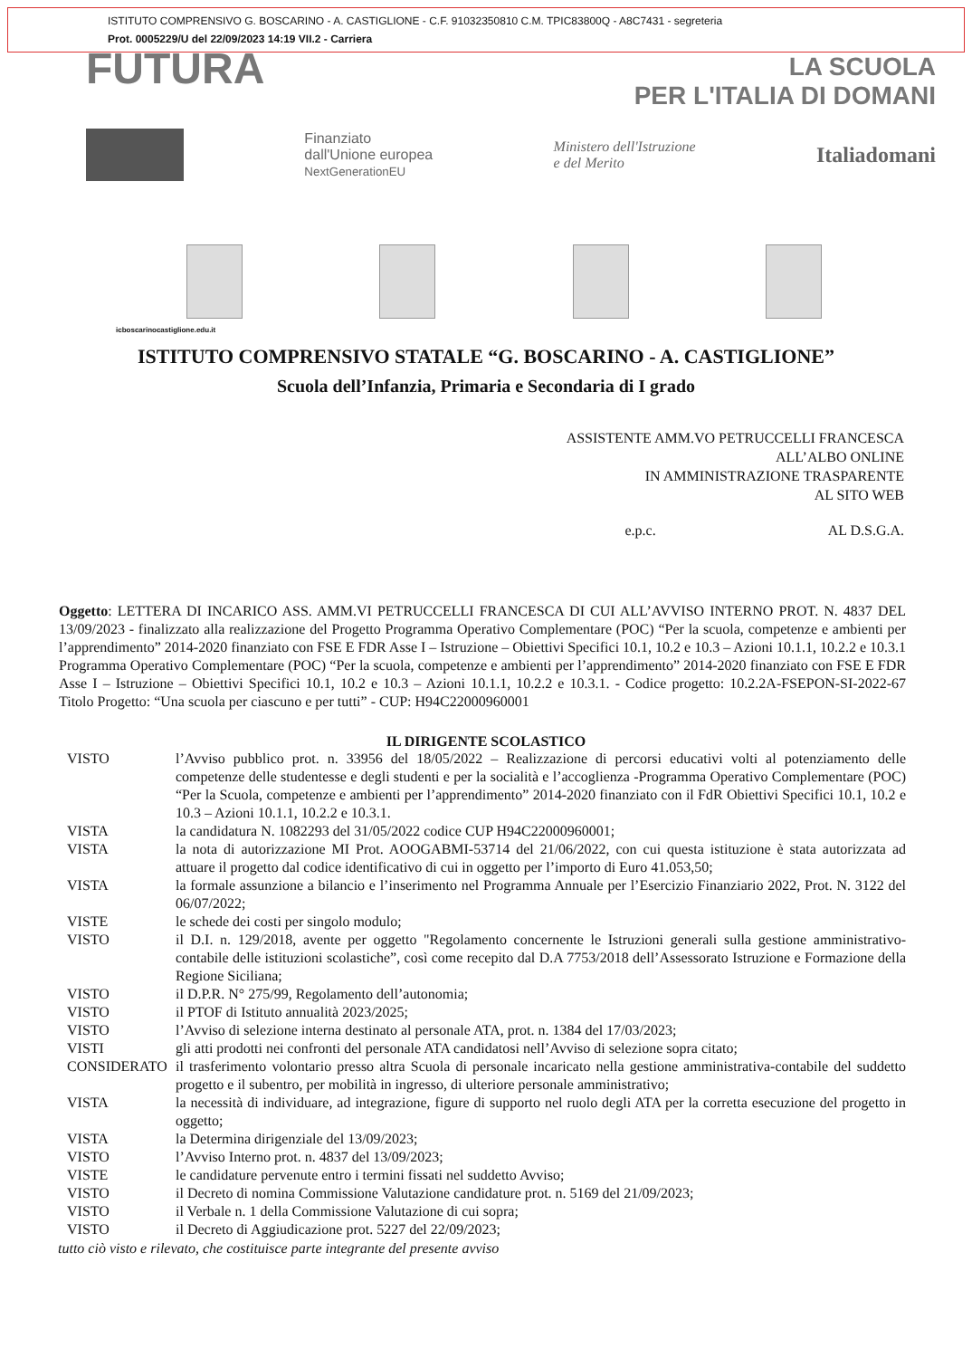ISTITUTO COMPRENSIVO G. BOSCARINO - A. CASTIGLIONE - C.F. 91032350810 C.M. TPIC83800Q - A8C7431 - segreteria
Prot. 0005229/U del 22/09/2023 14:19 VII.2 - Carriera
FUTURA
LA SCUOLA
PER L'ITALIA DI DOMANI
Finanziato
dall'Unione europea
NextGenerationEU
Ministero dell'Istruzione
e del Merito
Italiadomani
icboscarinocastiglione.edu.it
ISTITUTO COMPRENSIVO STATALE “G. BOSCARINO - A. CASTIGLIONE”
Scuola dell’Infanzia, Primaria e Secondaria di I grado
ASSISTENTE AMM.VO PETRUCCELLI FRANCESCA
ALL’ALBO ONLINE
IN AMMINISTRAZIONE TRASPARENTE
AL SITO WEB
e.p.c. AL D.S.G.A.
Oggetto: LETTERA DI INCARICO ASS. AMM.VI PETRUCCELLI FRANCESCA DI CUI ALL’AVVISO INTERNO PROT. N. 4837 DEL 13/09/2023 - finalizzato alla realizzazione del Progetto Programma Operativo Complementare (POC) “Per la scuola, competenze e ambienti per l’apprendimento” 2014-2020 finanziato con FSE E FDR Asse I – Istruzione – Obiettivi Specifici 10.1, 10.2 e 10.3 – Azioni 10.1.1, 10.2.2 e 10.3.1 Programma Operativo Complementare (POC) “Per la scuola, competenze e ambienti per l’apprendimento” 2014-2020 finanziato con FSE E FDR Asse I – Istruzione – Obiettivi Specifici 10.1, 10.2 e 10.3 – Azioni 10.1.1, 10.2.2 e 10.3.1. - Codice progetto: 10.2.2A-FSEPON-SI-2022-67 Titolo Progetto: “Una scuola per ciascuno e per tutti” - CUP: H94C22000960001
IL DIRIGENTE SCOLASTICO
VISTO l’Avviso pubblico prot. n. 33956 del 18/05/2022 – Realizzazione di percorsi educativi volti al potenziamento delle competenze delle studentesse e degli studenti e per la socialità e l’accoglienza -Programma Operativo Complementare (POC) “Per la Scuola, competenze e ambienti per l’apprendimento” 2014-2020 finanziato con il FdR Obiettivi Specifici 10.1, 10.2 e 10.3 – Azioni 10.1.1, 10.2.2 e 10.3.1.
VISTA la candidatura N. 1082293 del 31/05/2022 codice CUP H94C22000960001;
VISTA la nota di autorizzazione MI Prot. AOOGABMI-53714 del 21/06/2022, con cui questa istituzione è stata autorizzata ad attuare il progetto dal codice identificativo di cui in oggetto per l’importo di Euro 41.053,50;
VISTA la formale assunzione a bilancio e l’inserimento nel Programma Annuale per l’Esercizio Finanziario 2022, Prot. N. 3122 del 06/07/2022;
VISTE le schede dei costi per singolo modulo;
VISTO il D.I. n. 129/2018, avente per oggetto "Regolamento concernente le Istruzioni generali sulla gestione amministrativo-contabile delle istituzioni scolastiche”, così come recepito dal D.A 7753/2018 dell’Assessorato Istruzione e Formazione della Regione Siciliana;
VISTO il D.P.R. N° 275/99, Regolamento dell’autonomia;
VISTO il PTOF di Istituto annualità 2023/2025;
VISTO l’Avviso di selezione interna destinato al personale ATA, prot. n. 1384 del 17/03/2023;
VISTI gli atti prodotti nei confronti del personale ATA candidatosi nell’Avviso di selezione sopra citato;
CONSIDERATO il trasferimento volontario presso altra Scuola di personale incaricato nella gestione amministrativa-contabile del suddetto progetto e il subentro, per mobilità in ingresso, di ulteriore personale amministrativo;
VISTA la necessità di individuare, ad integrazione, figure di supporto nel ruolo degli ATA per la corretta esecuzione del progetto in oggetto;
VISTA la Determina dirigenziale del 13/09/2023;
VISTO l’Avviso Interno prot. n. 4837 del 13/09/2023;
VISTE le candidature pervenute entro i termini fissati nel suddetto Avviso;
VISTO il Decreto di nomina Commissione Valutazione candidature prot. n. 5169 del 21/09/2023;
VISTO il Verbale n. 1 della Commissione Valutazione di cui sopra;
VISTO il Decreto di Aggiudicazione prot. 5227 del 22/09/2023;
tutto ciò visto e rilevato, che costituisce parte integrante del presente avviso